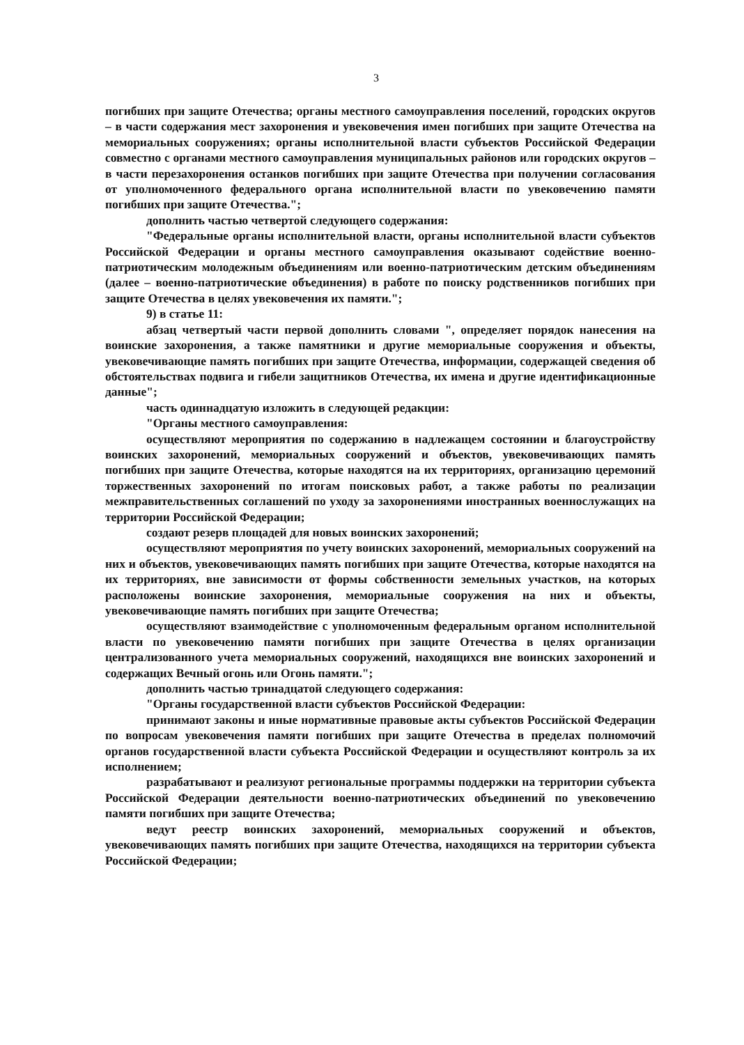3
погибших при защите Отечества; органы местного самоуправления поселений, городских округов – в части содержания мест захоронения и увековечения имен погибших при защите Отечества на мемориальных сооружениях; органы исполнительной власти субъектов Российской Федерации совместно с органами местного самоуправления муниципальных районов или городских округов – в части перезахоронения останков погибших при защите Отечества при получении согласования от уполномоченного федерального органа исполнительной власти по увековечению памяти погибших при защите Отечества.";
дополнить частью четвертой следующего содержания:
"Федеральные органы исполнительной власти, органы исполнительной власти субъектов Российской Федерации и органы местного самоуправления оказывают содействие военно-патриотическим молодежным объединениям или военно-патриотическим детским объединениям (далее – военно-патриотические объединения) в работе по поиску родственников погибших при защите Отечества в целях увековечения их памяти.";
9) в статье 11:
абзац четвертый части первой дополнить словами ", определяет порядок нанесения на воинские захоронения, а также памятники и другие мемориальные сооружения и объекты, увековечивающие память погибших при защите Отечества, информации, содержащей сведения об обстоятельствах подвига и гибели защитников Отечества, их имена и другие идентификационные данные";
часть одиннадцатую изложить в следующей редакции:
"Органы местного самоуправления:
осуществляют мероприятия по содержанию в надлежащем состоянии и благоустройству воинских захоронений, мемориальных сооружений и объектов, увековечивающих память погибших при защите Отечества, которые находятся на их территориях, организацию церемоний торжественных захоронений по итогам поисковых работ, а также работы по реализации межправительственных соглашений по уходу за захоронениями иностранных военнослужащих на территории Российской Федерации;
создают резерв площадей для новых воинских захоронений;
осуществляют мероприятия по учету воинских захоронений, мемориальных сооружений на них и объектов, увековечивающих память погибших при защите Отечества, которые находятся на их территориях, вне зависимости от формы собственности земельных участков, на которых расположены воинские захоронения, мемориальные сооружения на них и объекты, увековечивающие память погибших при защите Отечества;
осуществляют взаимодействие с уполномоченным федеральным органом исполнительной власти по увековечению памяти погибших при защите Отечества в целях организации централизованного учета мемориальных сооружений, находящихся вне воинских захоронений и содержащих Вечный огонь или Огонь памяти.";
дополнить частью тринадцатой следующего содержания:
"Органы государственной власти субъектов Российской Федерации:
принимают законы и иные нормативные правовые акты субъектов Российской Федерации по вопросам увековечения памяти погибших при защите Отечества в пределах полномочий органов государственной власти субъекта Российской Федерации и осуществляют контроль за их исполнением;
разрабатывают и реализуют региональные программы поддержки на территории субъекта Российской Федерации деятельности военно-патриотических объединений по увековечению памяти погибших при защите Отечества;
ведут реестр воинских захоронений, мемориальных сооружений и объектов, увековечивающих память погибших при защите Отечества, находящихся на территории субъекта Российской Федерации;